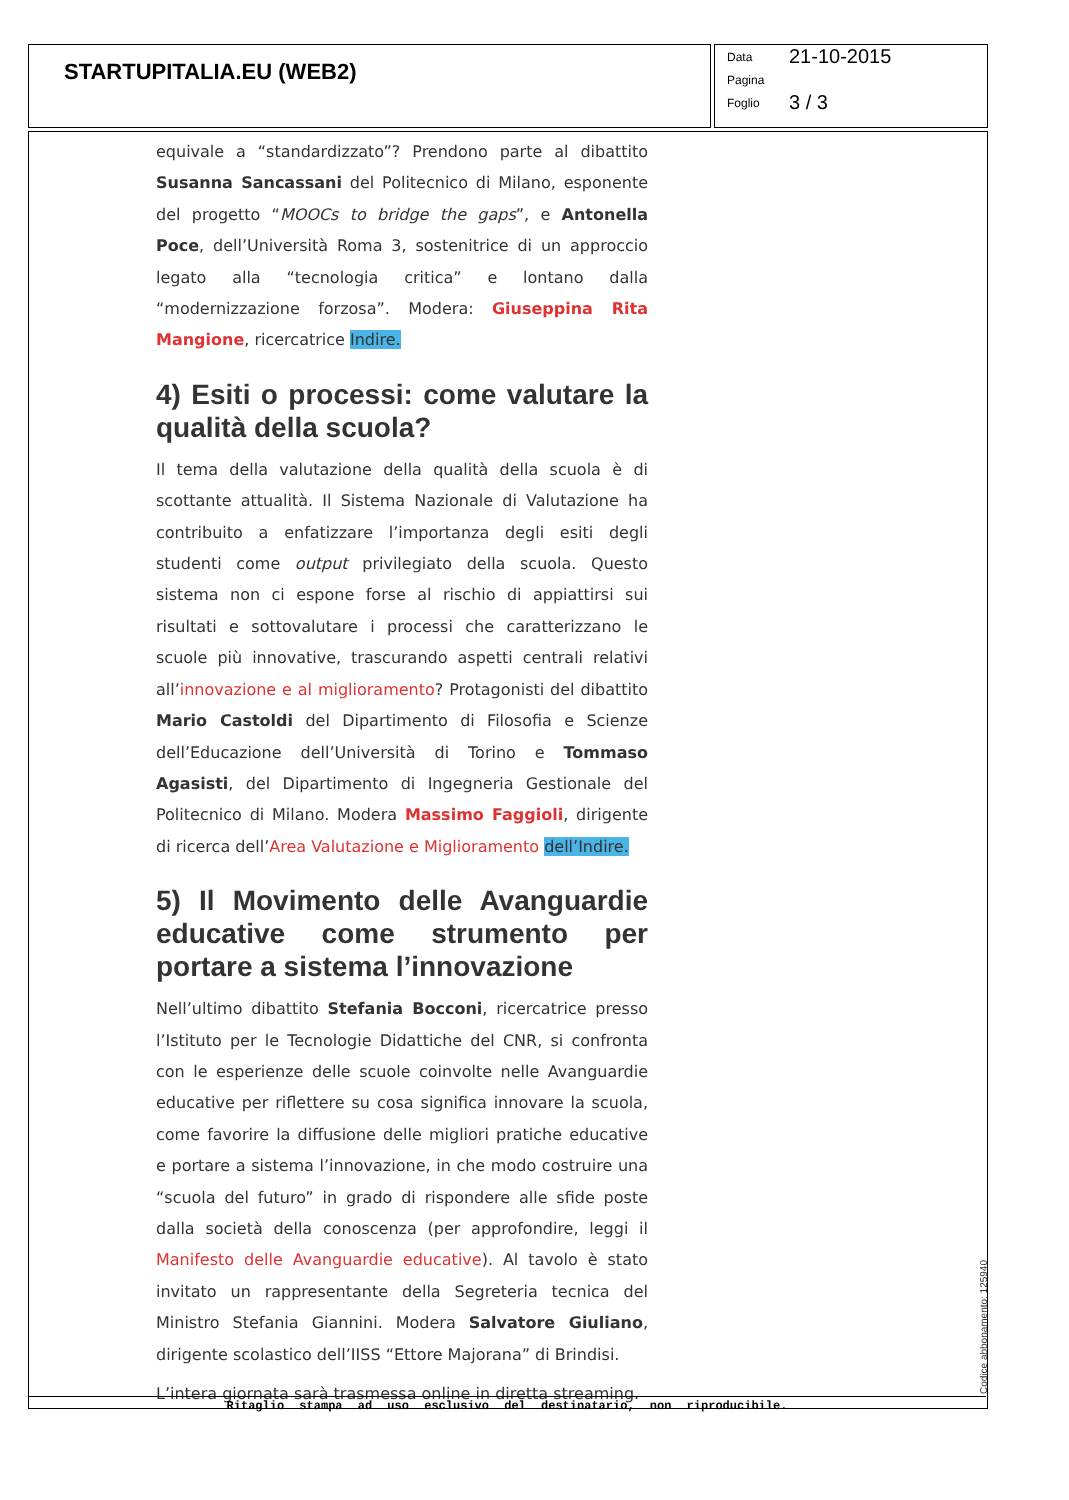STARTUPITALIA.EU (WEB2)
Data 21-10-2015
Pagina
Foglio 3 / 3
equivale a “standardizzato”? Prendono parte al dibattito Susanna Sancassani del Politecnico di Milano, esponente del progetto “MOOCs to bridge the gaps”, e Antonella Poce, dell’Università Roma 3, sostenitrice di un approccio legato alla “tecnologia critica” e lontano dalla “modernizzazione forzosa”. Modera: Giuseppina Rita Mangione, ricercatrice Indire.
4) Esiti o processi: come valutare la qualità della scuola?
Il tema della valutazione della qualità della scuola è di scottante attualità. Il Sistema Nazionale di Valutazione ha contribuito a enfatizzare l’importanza degli esiti degli studenti come output privilegiato della scuola. Questo sistema non ci espone forse al rischio di appiattirsi sui risultati e sottovalutare i processi che caratterizzano le scuole più innovative, trascurando aspetti centrali relativi all’innovazione e al miglioramento? Protagonisti del dibattito Mario Castoldi del Dipartimento di Filosofia e Scienze dell’Educazione dell’Università di Torino e Tommaso Agasisti, del Dipartimento di Ingegneria Gestionale del Politecnico di Milano. Modera Massimo Faggioli, dirigente di ricerca dell’Area Valutazione e Miglioramento dell’Indire.
5) Il Movimento delle Avanguardie educative come strumento per portare a sistema l’innovazione
Nell’ultimo dibattito Stefania Bocconi, ricercatrice presso l’Istituto per le Tecnologie Didattiche del CNR, si confronta con le esperienze delle scuole coinvolte nelle Avanguardie educative per riflettere su cosa significa innovare la scuola, come favorire la diffusione delle migliori pratiche educative e portare a sistema l’innovazione, in che modo costruire una “scuola del futuro” in grado di rispondere alle sfide poste dalla società della conoscenza (per approfondire, leggi il Manifesto delle Avanguardie educative). Al tavolo è stato invitato un rappresentante della Segreteria tecnica del Ministro Stefania Giannini. Modera Salvatore Giuliano, dirigente scolastico dell’IISS “Ettore Majorana” di Brindisi.
L’intera giornata sarà trasmessa online in diretta streaming.
Ritaglio stampa ad uso esclusivo del destinatario, non riproducibile.
Codice abbonamento: 125940